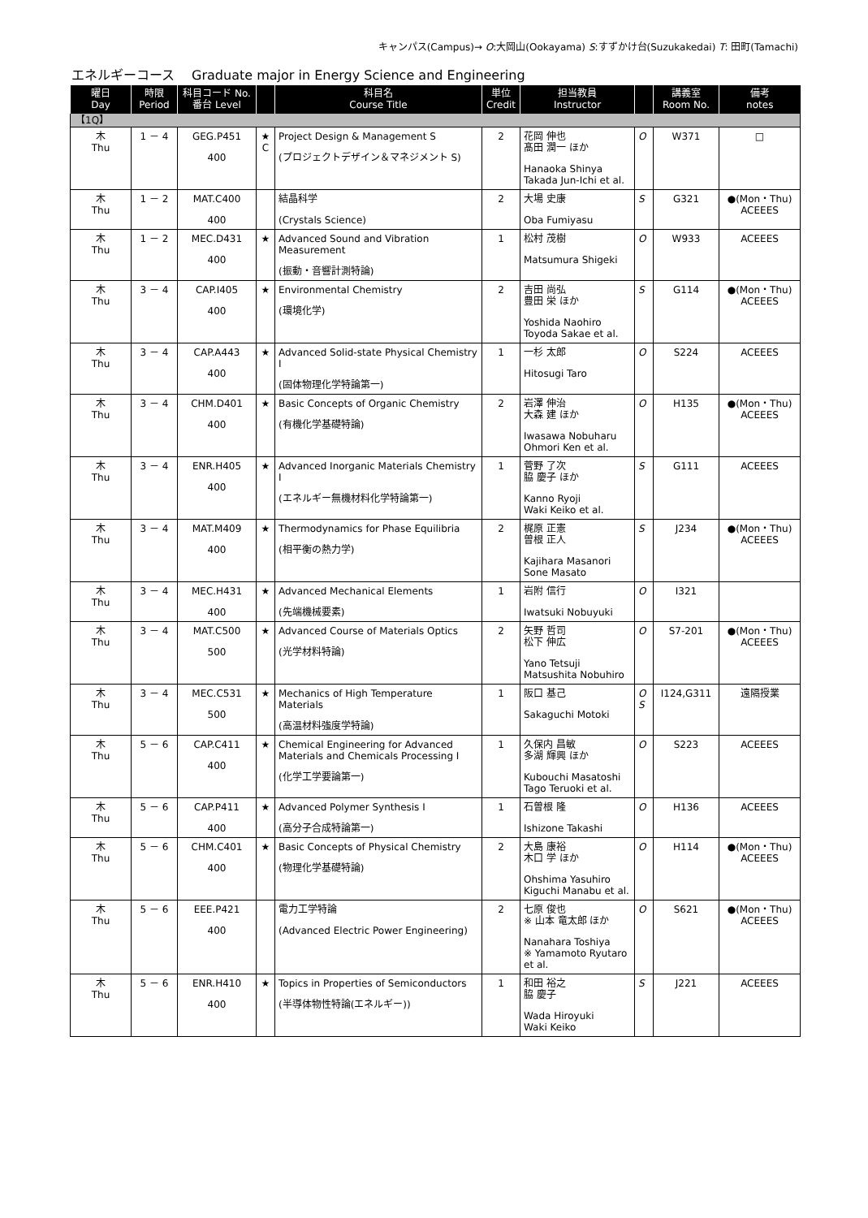キャンパス(Campus)→ O:大岡山(Ookayama) S:すずかけ台(Suzukakedai) T: 田町(Tamachi)
エネルギーコース　 Graduate major in Energy Science and Engineering
| 曜日 Day | 時限 Period | 科目コード No. 番台 Level | | 科目名 Course Title | 単位 Credit | 担当教員 Instructor | | 講義室 Room No. | 備考 notes |
| --- | --- | --- | --- | --- | --- | --- | --- | --- | --- |
| 【1Q】 | | | | | | | | | |
| 木 Thu | 1 － 4 | GEG.P451 400 | ★ C | Project Design & Management S (プロジェクトデザイン＆マネジメント S) | 2 | 花岡 伸也 髙田 潤一 ほか Hanaoka Shinya Takada Jun-Ichi et al. | O | W371 | □ |
| 木 Thu | 1 － 2 | MAT.C400 400 | | 結晶科学 (Crystals Science) | 2 | 大場 史康 Oba Fumiyasu | S | G321 | ●(Mon・Thu) ACEEES |
| 木 Thu | 1 － 2 | MEC.D431 400 | ★ | Advanced Sound and Vibration Measurement (振動・音響計測特論) | 1 | 松村 茂樹 Matsumura Shigeki | O | W933 | ACEEES |
| 木 Thu | 3 － 4 | CAP.I405 400 | ★ | Environmental Chemistry (環境化学) | 2 | 吉田 尚弘 豊田 栄 ほか Yoshida Naohiro Toyoda Sakae et al. | S | G114 | ●(Mon・Thu) ACEEES |
| 木 Thu | 3 － 4 | CAP.A443 400 | ★ | Advanced Solid-state Physical Chemistry I (固体物理化学特論第一) | 1 | 一杉 太郎 Hitosugi Taro | O | S224 | ACEEES |
| 木 Thu | 3 － 4 | CHM.D401 400 | ★ | Basic Concepts of Organic Chemistry (有機化学基礎特論) | 2 | 岩澤 伸治 大森 建 ほか Iwasawa Nobuharu Ohmori Ken et al. | O | H135 | ●(Mon・Thu) ACEEES |
| 木 Thu | 3 － 4 | ENR.H405 400 | ★ | Advanced Inorganic Materials Chemistry I (エネルギー無機材料化学特論第一) | 1 | 菅野 了次 脇 慶子 ほか Kanno Ryoji Waki Keiko et al. | S | G111 | ACEEES |
| 木 Thu | 3 － 4 | MAT.M409 400 | ★ | Thermodynamics for Phase Equilibria (相平衡の熱力学) | 2 | 梶原 正憲 曽根 正人 Kajihara Masanori Sone Masato | S | J234 | ●(Mon・Thu) ACEEES |
| 木 Thu | 3 － 4 | MEC.H431 400 | ★ | Advanced Mechanical Elements (先端機械要素) | 1 | 岩附 信行 Iwatsuki Nobuyuki | O | I321 | |
| 木 Thu | 3 － 4 | MAT.C500 500 | ★ | Advanced Course of Materials Optics (光学材料特論) | 2 | 矢野 哲司 松下 伸広 Yano Tetsuji Matsushita Nobuhiro | O | S7-201 | ●(Mon・Thu) ACEEES |
| 木 Thu | 3 － 4 | MEC.C531 500 | ★ | Mechanics of High Temperature Materials (高温材料強度学特論) | 1 | 阪口 基己 Sakaguchi Motoki | O S | I124,G311 | 遠隔授業 |
| 木 Thu | 5 － 6 | CAP.C411 400 | ★ | Chemical Engineering for Advanced Materials and Chemicals Processing I (化学工学要論第一) | 1 | 久保内 昌敏 多湖 輝興 ほか Kubouchi Masatoshi Tago Teruoki et al. | O | S223 | ACEEES |
| 木 Thu | 5 － 6 | CAP.P411 400 | ★ | Advanced Polymer Synthesis I (高分子合成特論第一) | 1 | 石曽根 隆 Ishizone Takashi | O | H136 | ACEEES |
| 木 Thu | 5 － 6 | CHM.C401 400 | ★ | Basic Concepts of Physical Chemistry (物理化学基礎特論) | 2 | 大島 康裕 木口 学 ほか Ohshima Yasuhiro Kiguchi Manabu et al. | O | H114 | ●(Mon・Thu) ACEEES |
| 木 Thu | 5 － 6 | EEE.P421 400 | | 電力工学特論 (Advanced Electric Power Engineering) | 2 | 七原 俊也 ※ 山本 竜太郎 ほか Nanahara Toshiya ※ Yamamoto Ryutaro et al. | O | S621 | ●(Mon・Thu) ACEEES |
| 木 Thu | 5 － 6 | ENR.H410 400 | ★ | Topics in Properties of Semiconductors (半導体物性特論(エネルギー)) | 1 | 和田 裕之 脇 慶子 Wada Hiroyuki Waki Keiko | S | J221 | ACEEES |